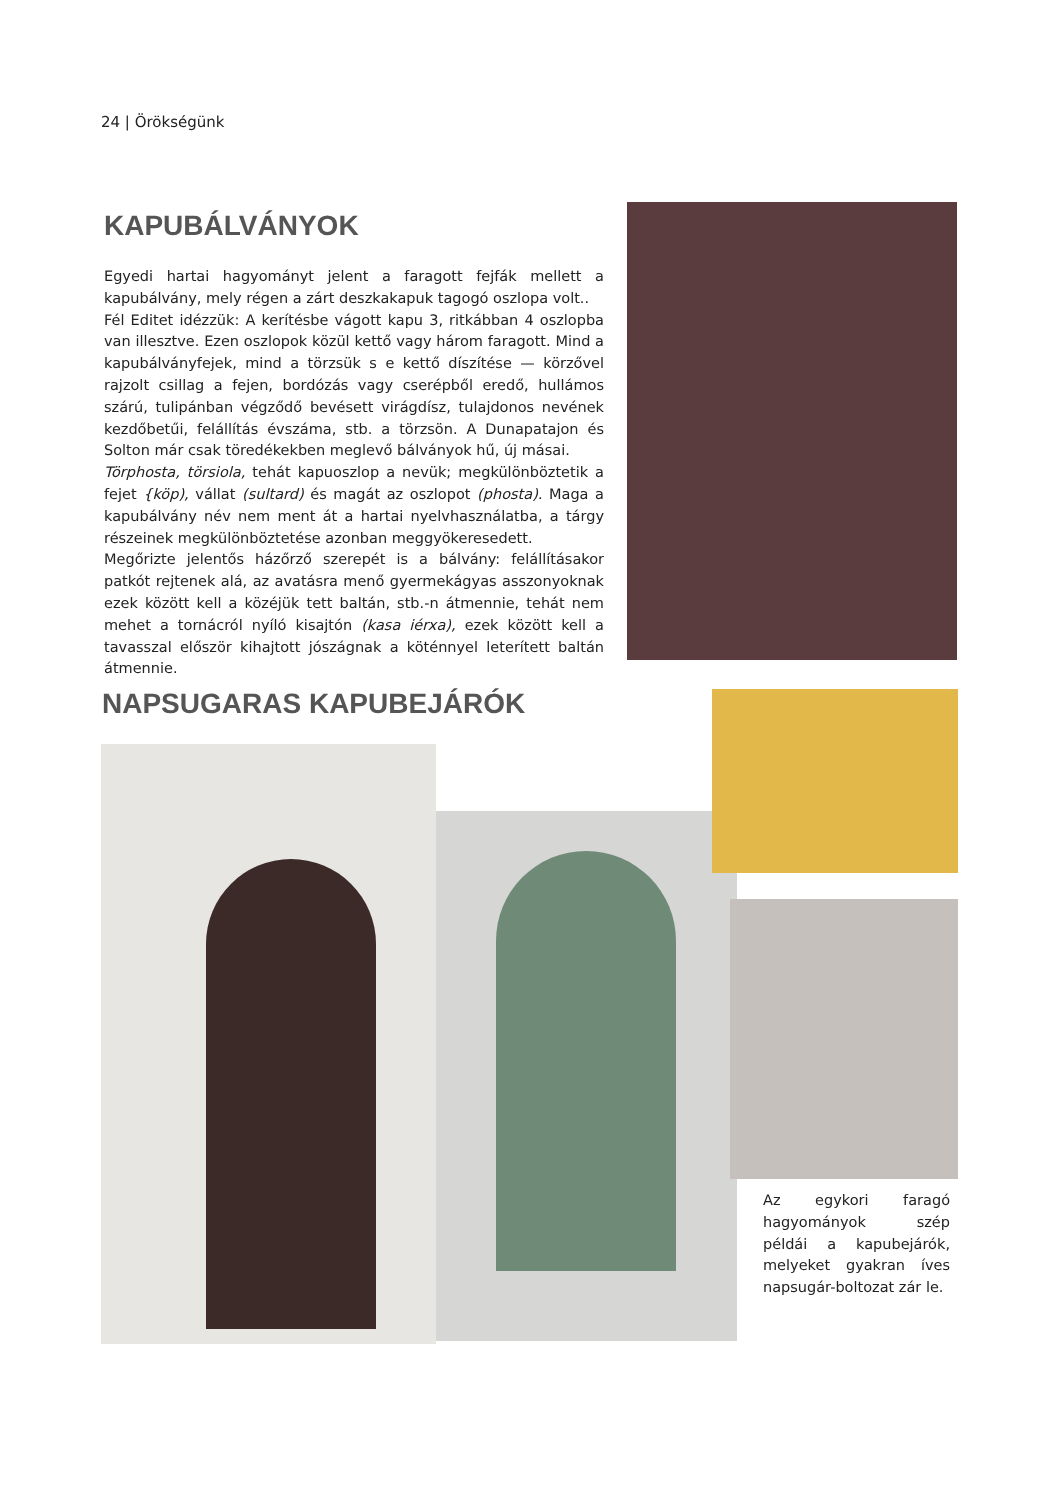24 | Örökségünk
KAPUBÁLVÁNYOK
Egyedi hartai hagyományt jelent a faragott fejfák mellett a kapubálvány, mely régen a zárt deszkakapuk tagogó oszlopa volt..
Fél Editet idézzük: A kerítésbe vágott kapu 3, ritkábban 4 oszlopba van illesztve. Ezen oszlopok közül kettő vagy három faragott. Mind a kapubálványfejek, mind a törzsük s e kettő díszítése — körzővel rajzolt csillag a fejen, bordózás vagy cserépből eredő, hullámos szárú, tulipánban végződő bevésett virágdísz, tulajdonos nevének kezdőbetűi, felállítás évszáma, stb. a törzsön. A Dunapatajon és Solton már csak töredékekben meglevő bálványok hű, új másai.
Törphosta, törsiola, tehát kapuoszlop a nevük; megkülönböztetik a fejet {köp), vállat (sultard) és magát az oszlopot (phosta). Maga a kapubálvány név nem ment át a hartai nyelvhasználatba, a tárgy részeinek megkülönböztetése azonban meggyökeresedett.
Megőrizte jelentős házőrző szerepét is a bálvány: felállításakor patkót rejtenek alá, az avatásra menő gyermekágyas asszonyoknak ezek között kell a közéjük tett baltán, stb.-n átmennie, tehát nem mehet a tornácról nyíló kisajtón (kasa iérxa), ezek között kell a tavasszal először kihajtott jószágnak a köténnyel leterített baltán átmennie.
NAPSUGARAS KAPUBEJÁRÓK
Az egykori faragó hagyományok szép példái a kapubejárók, melyeket gyakran íves napsugár-boltozat zár le.